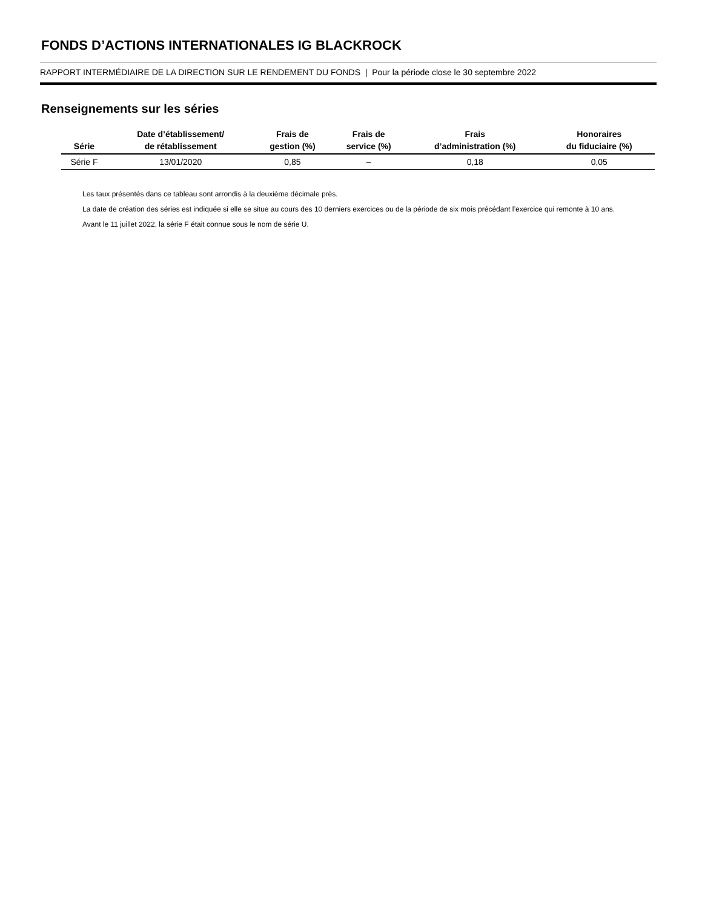FONDS D’ACTIONS INTERNATIONALES IG BLACKROCK
RAPPORT INTERMÉDIAIRE DE LA DIRECTION SUR LE RENDEMENT DU FONDS | Pour la période close le 30 septembre 2022
Renseignements sur les séries
| Série | Date d’établissement/ de rétablissement | Frais de gestion (%) | Frais de service (%) | Frais d’administration (%) | Honoraires du fiduciaire (%) |
| --- | --- | --- | --- | --- | --- |
| Série F | 13/01/2020 | 0,85 | – | 0,18 | 0,05 |
Les taux présentés dans ce tableau sont arrondis à la deuxième décimale près.
La date de création des séries est indiquée si elle se situe au cours des 10 derniers exercices ou de la période de six mois précédant l’exercice qui remonte à 10 ans.
Avant le 11 juillet 2022, la série F était connue sous le nom de série U.